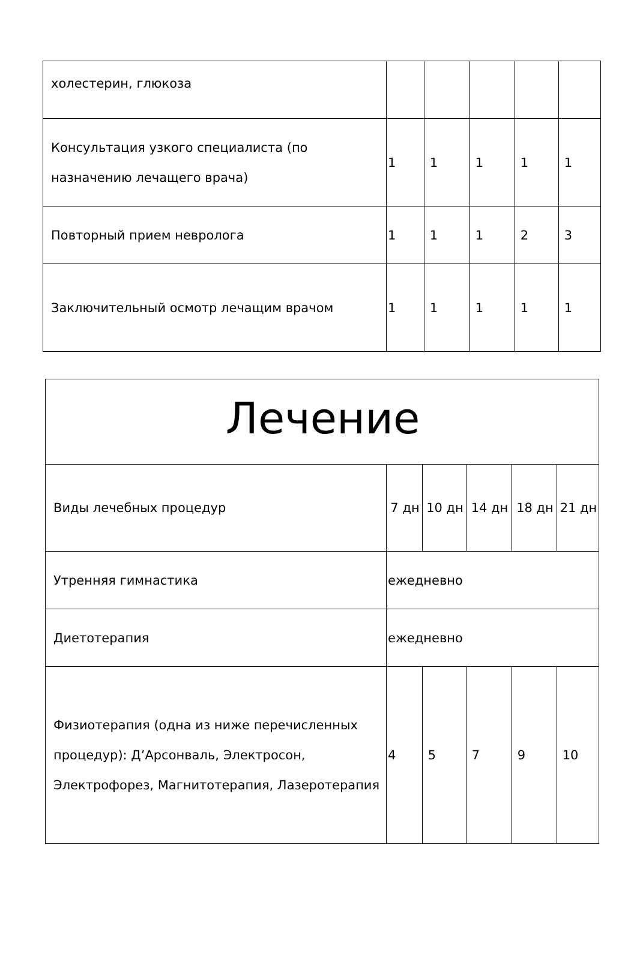| холестерин, глюкоза | | | | | |
| Консультация узкого специалиста (по назначению лечащего врача) | 1 | 1 | 1 | 1 | 1 |
| Повторный прием невролога | 1 | 1 | 1 | 2 | 3 |
| Заключительный осмотр лечащим врачом | 1 | 1 | 1 | 1 | 1 |
| Лечение | | | | | |
| Виды лечебных процедур | 7 дн | 10 дн | 14 дн | 18 дн | 21 дн |
| Утренняя гимнастика | ежедневно | | | | |
| Диетотерапия | ежедневно | | | | |
| Физиотерапия (одна из ниже перечисленных процедур): Д’Арсонваль, Электросон, Электрофорез, Магнитотерапия, Лазеротерапия | 4 | 5 | 7 | 9 | 10 |